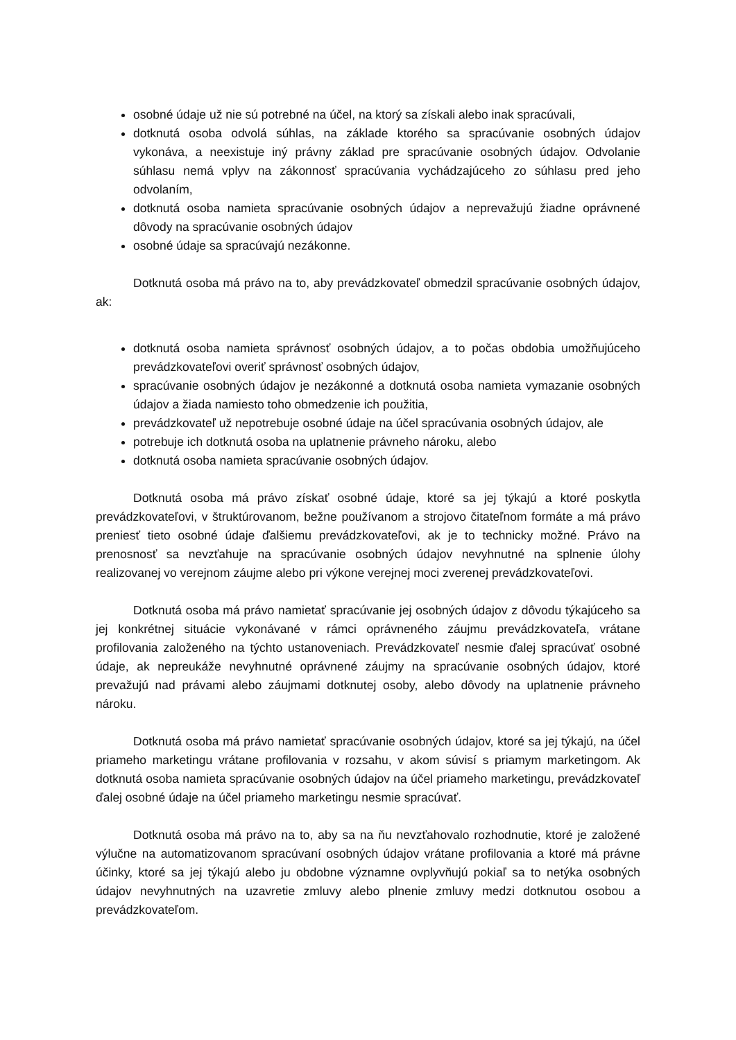osobné údaje už nie sú potrebné na účel, na ktorý sa získali alebo inak spracúvali,
dotknutá osoba odvolá súhlas, na základe ktorého sa spracúvanie osobných údajov vykonáva, a neexistuje iný právny základ pre spracúvanie osobných údajov. Odvolanie súhlasu nemá vplyv na zákonnosť spracúvania vychádzajúceho zo súhlasu pred jeho odvolaním,
dotknutá osoba namieta spracúvanie osobných údajov a neprevažujú žiadne oprávnené dôvody na spracúvanie osobných údajov
osobné údaje sa spracúvajú nezákonne.
Dotknutá osoba má právo na to, aby prevádzkovateľ obmedzil spracúvanie osobných údajov, ak:
dotknutá osoba namieta správnosť osobných údajov, a to počas obdobia umožňujúceho prevádzkovateľovi overiť správnosť osobných údajov,
spracúvanie osobných údajov je nezákonné a dotknutá osoba namieta vymazanie osobných údajov a žiada namiesto toho obmedzenie ich použitia,
prevádzkovateľ už nepotrebuje osobné údaje na účel spracúvania osobných údajov, ale
potrebuje ich dotknutá osoba na uplatnenie právneho nároku, alebo
dotknutá osoba namieta spracúvanie osobných údajov.
Dotknutá osoba má právo získať osobné údaje, ktoré sa jej týkajú a ktoré poskytla prevádzkovateľovi, v štruktúrovanom, bežne používanom a strojovo čitateľnom formáte a má právo preniesť tieto osobné údaje ďalšiemu prevádzkovateľovi, ak je to technicky možné. Právo na prenosnosť sa nevzťahuje na spracúvanie osobných údajov nevyhnutné na splnenie úlohy realizovanej vo verejnom záujme alebo pri výkone verejnej moci zverenej prevádzkovateľovi.
Dotknutá osoba má právo namietať spracúvanie jej osobných údajov z dôvodu týkajúceho sa jej konkrétnej situácie vykonávané v rámci oprávneného záujmu prevádzkovateľa, vrátane profilovania založeného na týchto ustanoveniach. Prevádzkovateľ nesmie ďalej spracúvať osobné údaje, ak nepreukáže nevyhnutné oprávnené záujmy na spracúvanie osobných údajov, ktoré prevažujú nad právami alebo záujmami dotknutej osoby, alebo dôvody na uplatnenie právneho nároku.
Dotknutá osoba má právo namietať spracúvanie osobných údajov, ktoré sa jej týkajú, na účel priameho marketingu vrátane profilovania v rozsahu, v akom súvisí s priamym marketingom. Ak dotknutá osoba namieta spracúvanie osobných údajov na účel priameho marketingu, prevádzkovateľ ďalej osobné údaje na účel priameho marketingu nesmie spracúvať.
Dotknutá osoba má právo na to, aby sa na ňu nevzťahovalo rozhodnutie, ktoré je založené výlučne na automatizovanom spracúvaní osobných údajov vrátane profilovania a ktoré má právne účinky, ktoré sa jej týkajú alebo ju obdobne významne ovplyvňujú pokiaľ sa to netýka osobných údajov nevyhnutných na uzavretie zmluvy alebo plnenie zmluvy medzi dotknutou osobou a prevádzkovateľom.